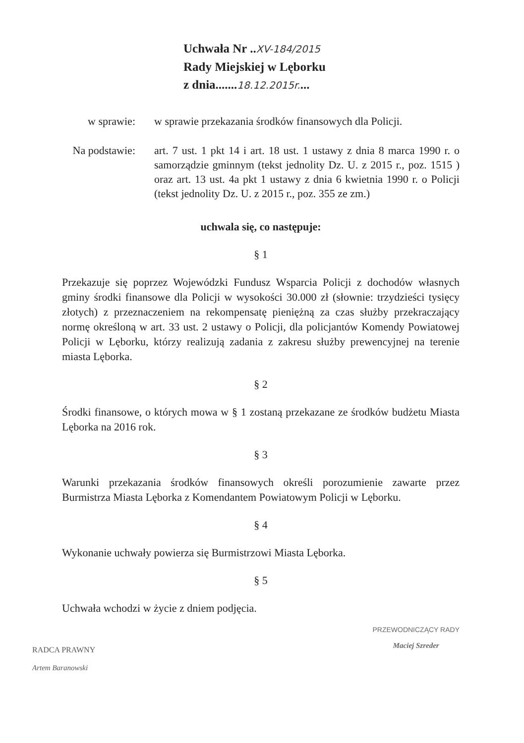Uchwała Nr ..XV-184/2015
Rady Miejskiej w Lęborku
z dnia.......18.12.2015r....
w sprawie: w sprawie przekazania środków finansowych dla Policji.
Na podstawie:
art. 7 ust. 1 pkt 14 i art. 18 ust. 1 ustawy z dnia 8 marca 1990 r. o samorządzie gminnym (tekst jednolity Dz. U. z 2015 r., poz. 1515 ) oraz art. 13 ust. 4a pkt 1 ustawy z dnia 6 kwietnia 1990 r. o Policji (tekst jednolity Dz. U. z 2015 r., poz. 355 ze zm.)
uchwala się, co następuje:
§ 1
Przekazuje się poprzez Wojewódzki Fundusz Wsparcia Policji z dochodów własnych gminy środki finansowe dla Policji w wysokości 30.000 zł (słownie: trzydzieści tysięcy złotych) z przeznaczeniem na rekompensatę pieniężną za czas służby przekraczający normę określoną w art. 33 ust. 2 ustawy o Policji, dla policjantów Komendy Powiatowej Policji w Lęborku, którzy realizują zadania z zakresu służby prewencyjnej na terenie miasta Lęborka.
§ 2
Środki finansowe, o których mowa w § 1 zostaną przekazane ze środków budżetu Miasta Lęborka na 2016 rok.
§ 3
Warunki przekazania środków finansowych określi porozumienie zawarte przez Burmistrza Miasta Lęborka z Komendantem Powiatowym Policji w Lęborku.
§ 4
Wykonanie uchwały powierza się Burmistrzowi Miasta Lęborka.
§ 5
Uchwała wchodzi w życie z dniem podjęcia.
RADCA PRAWNY
Artem Baranowski
PRZEWODNICZĄCY RADY
Maciej Szreder